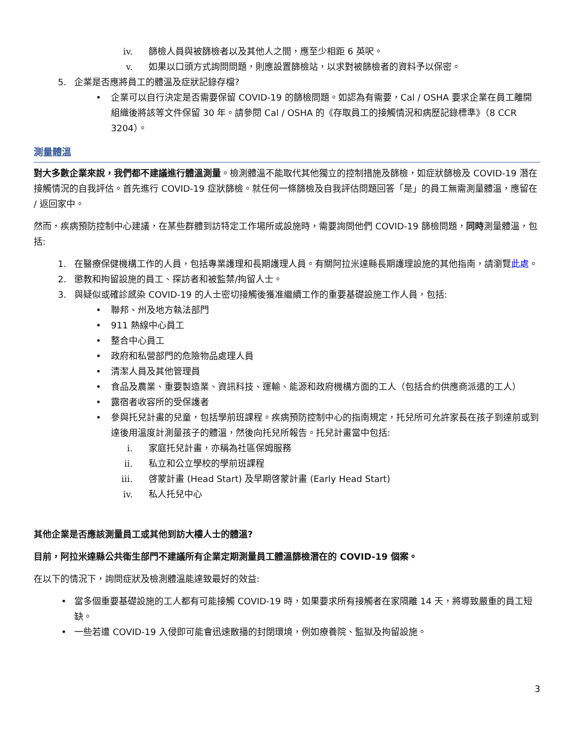iv. 篩檢人員與被篩檢者以及其他人之間，應至少相距 6 英呎。
v. 如果以口頭方式詢問問題，則應設置篩檢站，以求對被篩檢者的資料予以保密。
5. 企業是否應將員工的體溫及症狀記錄存檔?
• 企業可以自行決定是否需要保留 COVID-19 的篩檢問題。如認為有需要，Cal / OSHA 要求企業在員工離開組織後將該等文件保留 30 年。請參閱 Cal / OSHA 的《存取員工的接觸情況和病歷記錄標準》（8 CCR 3204）。
測量體溫
對大多數企業來說，我們都不建議進行體溫測量。檢測體溫不能取代其他獨立的控制措施及篩檢，如症狀篩檢及 COVID-19 潛在接觸情況的自我評估。首先進行 COVID-19 症狀篩檢。就任何一條篩檢及自我評估問題回答「是」的員工無需測量體溫，應留在 / 返回家中。
然而，疾病預防控制中心建議，在某些群體到訪特定工作場所或設施時，需要詢問他們 COVID-19 篩檢問題，同時測量體溫，包括:
1. 在醫療保健機構工作的人員，包括專業護理和長期護理人員。有關阿拉米達縣長期護理設施的其他指南，請瀏覽此處。
2. 懲教和拘留設施的員工、探訪者和被監禁/拘留人士。
3. 與疑似或確診感染 COVID-19 的人士密切接觸後獲准繼續工作的重要基礎設施工作人員，包括:
• 聯邦、州及地方執法部門
• 911 熱線中心員工
• 整合中心員工
• 政府和私營部門的危險物品處理人員
• 清潔人員及其他管理員
• 食品及農業、重要製造業、資訊科技、運輸、能源和政府機構方面的工人（包括合約供應商派遣的工人）
• 露宿者收容所的受保護者
• 參與托兒計畫的兒童，包括學前班課程。疾病預防控制中心的指南規定，托兒所可允許家長在孩子到達前或到達後用溫度計測量孩子的體溫，然後向托兒所報告。托兒計畫當中包括:
i. 家庭托兒計畫，亦稱為社區保姆服務
ii. 私立和公立學校的學前班課程
iii. 啓蒙計畫 (Head Start) 及早期啓蒙計畫 (Early Head Start)
iv. 私人托兒中心
其他企業是否應該測量員工或其他到訪大樓人士的體溫?
目前，阿拉米達縣公共衛生部門不建議所有企業定期測量員工體溫篩檢潛在的 COVID-19 個案。
在以下的情況下，詢問症狀及檢測體溫能達致最好的效益:
• 當多個重要基礎設施的工人都有可能接觸 COVID-19 時，如果要求所有接觸者在家隔離 14 天，將導致嚴重的員工短缺。
• 一些若遭 COVID-19 入侵即可能會迅速散播的封閉環境，例如療養院、監獄及拘留設施。
3